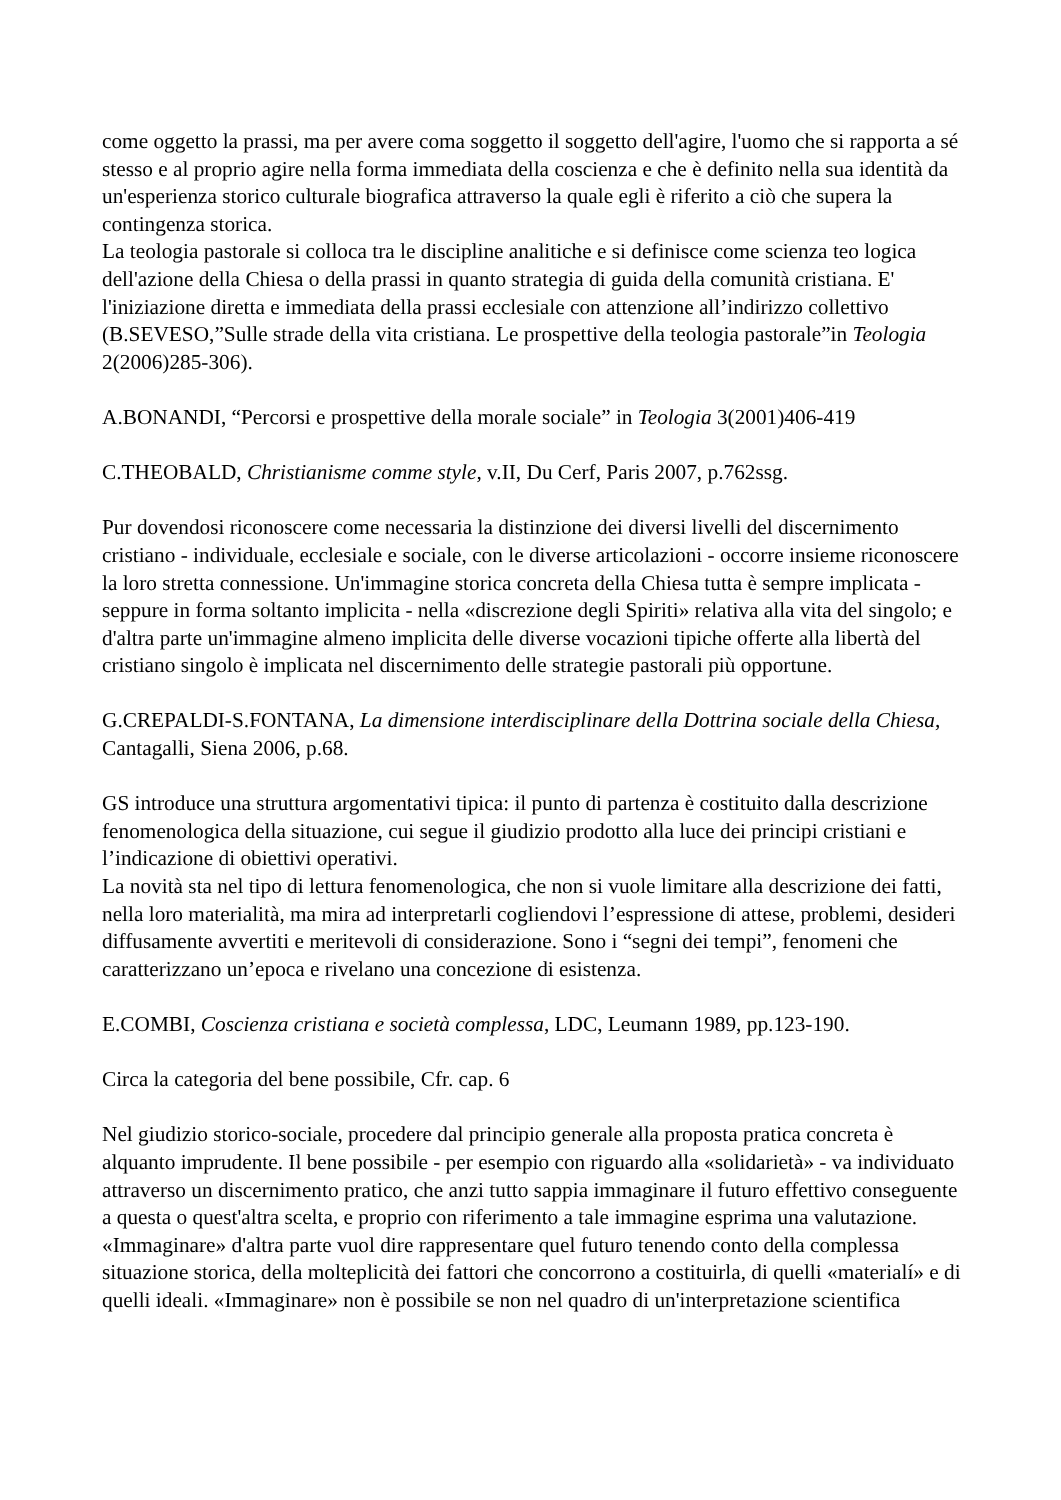come oggetto la prassi, ma per avere coma soggetto il soggetto dell'agire, l'uomo che si rapporta a sé stesso e al proprio agire nella forma immediata della coscienza e che è definito nella sua identità da un'esperienza storico culturale biografica attraverso la quale egli è riferito a ciò che supera la contingenza storica.
La teologia pastorale si colloca tra le discipline analitiche e si definisce come scienza teo logica dell'azione della Chiesa o della prassi in quanto strategia di guida della comunità cristiana. E' l'iniziazione diretta e immediata della prassi ecclesiale con attenzione all’indirizzo collettivo (B.SEVESO,”Sulle strade della vita cristiana. Le prospettive della teologia pastorale”in Teologia 2(2006)285-306).
A.BONANDI, “Percorsi e prospettive della morale sociale” in Teologia 3(2001)406-419
C.THEOBALD, Christianisme comme style, v.II, Du Cerf, Paris 2007, p.762ssg.
Pur dovendosi riconoscere come necessaria la distinzione dei diversi livelli del discernimento cristiano - individuale, ecclesiale e sociale, con le diverse articolazioni - occorre insieme riconoscere la loro stretta connessione. Un'immagine storica concreta della Chiesa tutta è sempre implicata - seppure in forma soltanto implicita - nella «discrezione degli Spiriti» relativa alla vita del singolo; e d'altra parte un'immagine almeno implicita delle diverse vocazioni tipiche offerte alla libertà del cristiano singolo è implicata nel discernimento delle strategie pastorali più opportune.
G.CREPALDI-S.FONTANA, La dimensione interdisciplinare della Dottrina sociale della Chiesa, Cantagalli, Siena 2006, p.68.
GS introduce una struttura argomentativi tipica: il punto di partenza è costituito dalla descrizione fenomenologica della situazione, cui segue il giudizio prodotto alla luce dei principi cristiani e l’indicazione di obiettivi operativi.
La novità sta nel tipo di lettura fenomenologica, che non si vuole limitare alla descrizione dei fatti, nella loro materialità, ma mira ad interpretarli cogliendovi l’espressione di attese, problemi, desideri diffusamente avvertiti e meritevoli di considerazione. Sono i “segni dei tempi”, fenomeni che caratterizzano un’epoca e rivelano una concezione di esistenza.
E.COMBI, Coscienza cristiana e società complessa, LDC, Leumann 1989, pp.123-190.
Circa la categoria del bene possibile, Cfr. cap. 6
Nel giudizio storico-sociale, procedere dal principio generale alla proposta pratica concreta è alquanto imprudente. Il bene possibile - per esempio con riguardo alla «solidarietà» - va individuato attraverso un discernimento pratico, che anzi tutto sappia immaginare il futuro effettivo conseguente a questa o quest'altra scelta, e proprio con riferimento a tale immagine esprima una valutazione. «Immaginare» d'altra parte vuol dire rappresentare quel futuro tenendo conto della complessa situazione storica, della molteplicità dei fattori che concorrono a costituirla, di quelli «materialí» e di quelli ideali. «Immaginare» non è possibile se non nel quadro di un'interpretazione scientifica